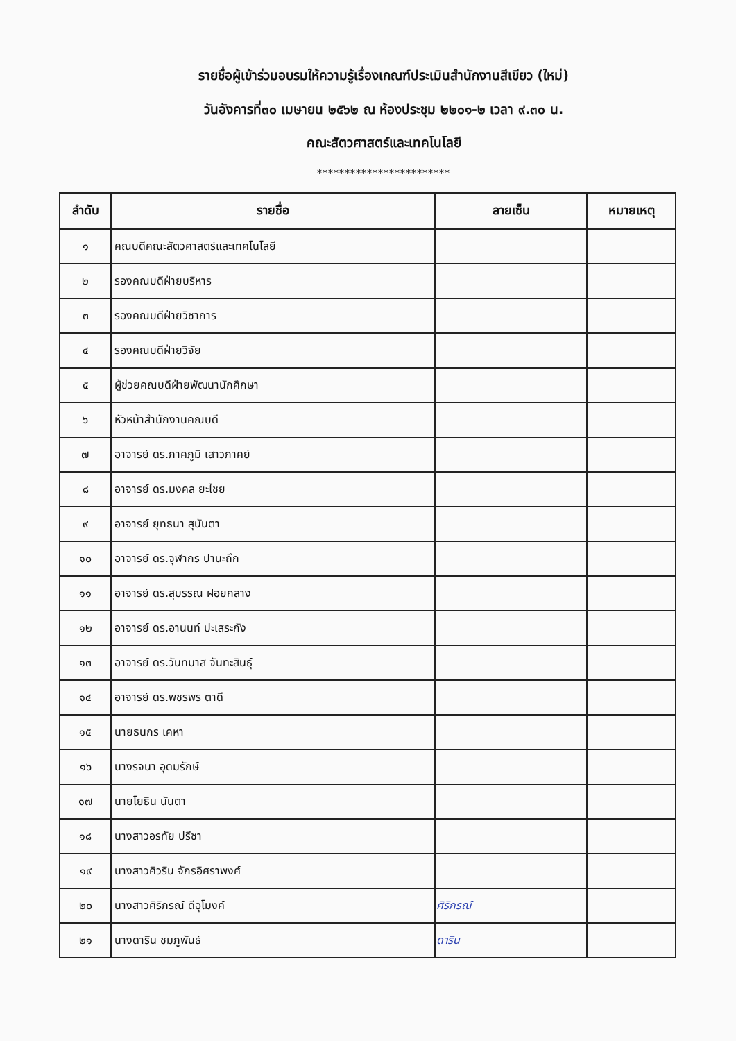รายชื่อผู้เข้าร่วมอบรมให้ความรู้เรื่องเกณฑ์ประเมินสำนักงานสีเขียว (ใหม่)
วันอังคารที่๓๐ เมษายน ๒๕๖๒ ณ ห้องประชุม ๒๒๐๑-๒ เวลา ๙.๓๐ น.
คณะสัตวศาสตร์และเทคโนโลยี
************************
| ลำดับ | รายชื่อ | ลายเซ็น | หมายเหตุ |
| --- | --- | --- | --- |
| ๑ | คณบดีคณะสัตวศาสตร์และเทคโนโลยี | | |
| ๒ | รองคณบดีฝ่ายบริหาร | | |
| ๓ | รองคณบดีฝ่ายวิชาการ | | |
| ๔ | รองคณบดีฝ่ายวิจัย | | |
| ๕ | ผู้ช่วยคณบดีฝ่ายพัฒนานักศึกษา | | |
| ๖ | หัวหน้าสำนักงานคณบดี | | |
| ๗ | อาจารย์ ดร.ภาคภูมิ เสาวภาคย์ | | |
| ๘ | อาจารย์ ดร.มงคล ยะไชย | | |
| ๙ | อาจารย์ ยุทธนา สุนันตา | | |
| ๑๐ | อาจารย์ ดร.จุฬากร ปานะถึก | | |
| ๑๑ | อาจารย์ ดร.สุบรรณ ฝอยกลาง | | |
| ๑๒ | อาจารย์ ดร.อานนท์ ปะเสระกัง | | |
| ๑๓ | อาจารย์ ดร.วันทมาส จันทะสินธุ์ | | |
| ๑๔ | อาจารย์ ดร.พชรพร ตาดี | | |
| ๑๕ | นายธนกร เคหา | | |
| ๑๖ | นางรจนา อุดมรักษ์ | | |
| ๑๗ | นายโยธิน นันตา | | |
| ๑๘ | นางสาวอรทัย ปรีชา | | |
| ๑๙ | นางสาวศิวริน จักรอิศราพงศ์ | | |
| ๒๐ | นางสาวศิริภรณ์ ดีอุโมงค์ | ศิริภรณ์ | |
| ๒๑ | นางดาริน ชมภูพันธ์ | ดาริน | |